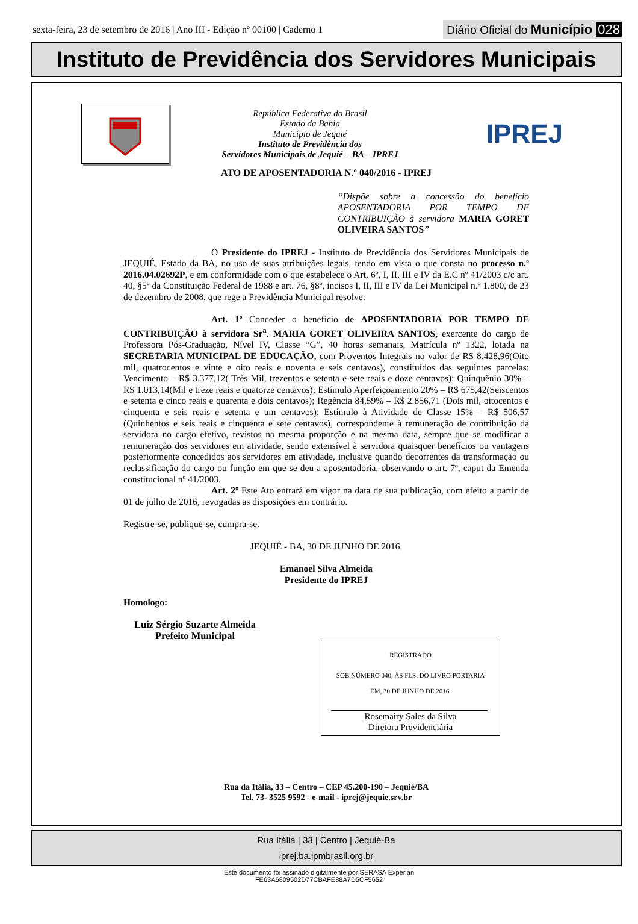sexta-feira, 23 de setembro de 2016 | Ano III - Edição nº 00100 | Caderno 1
Diário Oficial do Município 028
Instituto de Previdência dos Servidores Municipais
República Federativa do Brasil
Estado da Bahia
Município de Jequié
Instituto de Previdência dos
Servidores Municipais de Jequié – BA – IPREJ
IPREJ
ATO DE APOSENTADORIA N.º 040/2016 - IPREJ
“Dispõe sobre a concessão do benefício APOSENTADORIA POR TEMPO DE CONTRIBUIÇÃO à servidora MARIA GORET OLIVEIRA SANTOS”
O Presidente do IPREJ - Instituto de Previdência dos Servidores Municipais de JEQUIÉ, Estado da BA, no uso de suas atribuições legais, tendo em vista o que consta no processo n.º 2016.04.02692P, e em conformidade com o que estabelece o Art. 6º, I, II, III e IV da E.C nº 41/2003 c/c art. 40, §5º da Constituição Federal de 1988 e art. 76, §8º, incisos I, II, III e IV da Lei Municipal n.º 1.800, de 23 de dezembro de 2008, que rege a Previdência Municipal resolve:
Art. 1º Conceder o benefício de APOSENTADORIA POR TEMPO DE CONTRIBUIÇÃO à servidora Sr<sup>a</sup>. MARIA GORET OLIVEIRA SANTOS, exercente do cargo de Professora Pós-Graduação, Nível IV, Classe “G”, 40 horas semanais, Matrícula nº 1322, lotada na SECRETARIA MUNICIPAL DE EDUCAÇÃO, com Proventos Integrais no valor de R$ 8.428,96(Oito mil, quatrocentos e vinte e oito reais e noventa e seis centavos), constituídos das seguintes parcelas: Vencimento – R$ 3.377,12( Três Mil, trezentos e setenta e sete reais e doze centavos); Quinquênio 30% – R$ 1.013,14(Mil e treze reais e quatorze centavos); Estímulo Aperfeiçoamento 20% – R$ 675,42(Seiscentos e setenta e cinco reais e quarenta e dois centavos); Regência 84,59% – R$ 2.856,71 (Dois mil, oitocentos e cinquenta e seis reais e setenta e um centavos); Estímulo à Atividade de Classe 15% – R$ 506,57 (Quinhentos e seis reais e cinquenta e sete centavos), correspondente à remuneração de contribuição da servidora no cargo efetivo, revistos na mesma proporção e na mesma data, sempre que se modificar a remuneração dos servidores em atividade, sendo extensível à servidora quaisquer benefícios ou vantagens posteriormente concedidos aos servidores em atividade, inclusive quando decorrentes da transformação ou reclassificação do cargo ou função em que se deu a aposentadoria, observando o art. 7º, caput da Emenda constitucional nº 41/2003.
Art. 2º Este Ato entrará em vigor na data de sua publicação, com efeito a partir de 01 de julho de 2016, revogadas as disposições em contrário.
Registre-se, publique-se, cumpra-se.
JEQUIÉ - BA, 30 DE JUNHO DE 2016.
Emanoel Silva Almeida
Presidente do IPREJ
Homologo:
Luiz Sérgio Suzarte Almeida
Prefeito Municipal
REGISTRADO
SOB NÚMERO 040, ÀS FLS. DO LIVRO PORTARIA
EM, 30 DE JUNHO DE 2016.
Rosemairy Sales da Silva
Diretora Previdenciária
Rua da Itália, 33 – Centro – CEP 45.200-190 – Jequié/BA
Tel. 73- 3525 9592 - e-mail - iprej@jequie.srv.br
Rua Itália | 33 | Centro | Jequié-Ba
iprej.ba.ipmbrasil.org.br
Este documento foi assinado digitalmente por SERASA Experian
FE63A6809502D77CBAFE88A7D5CF5652